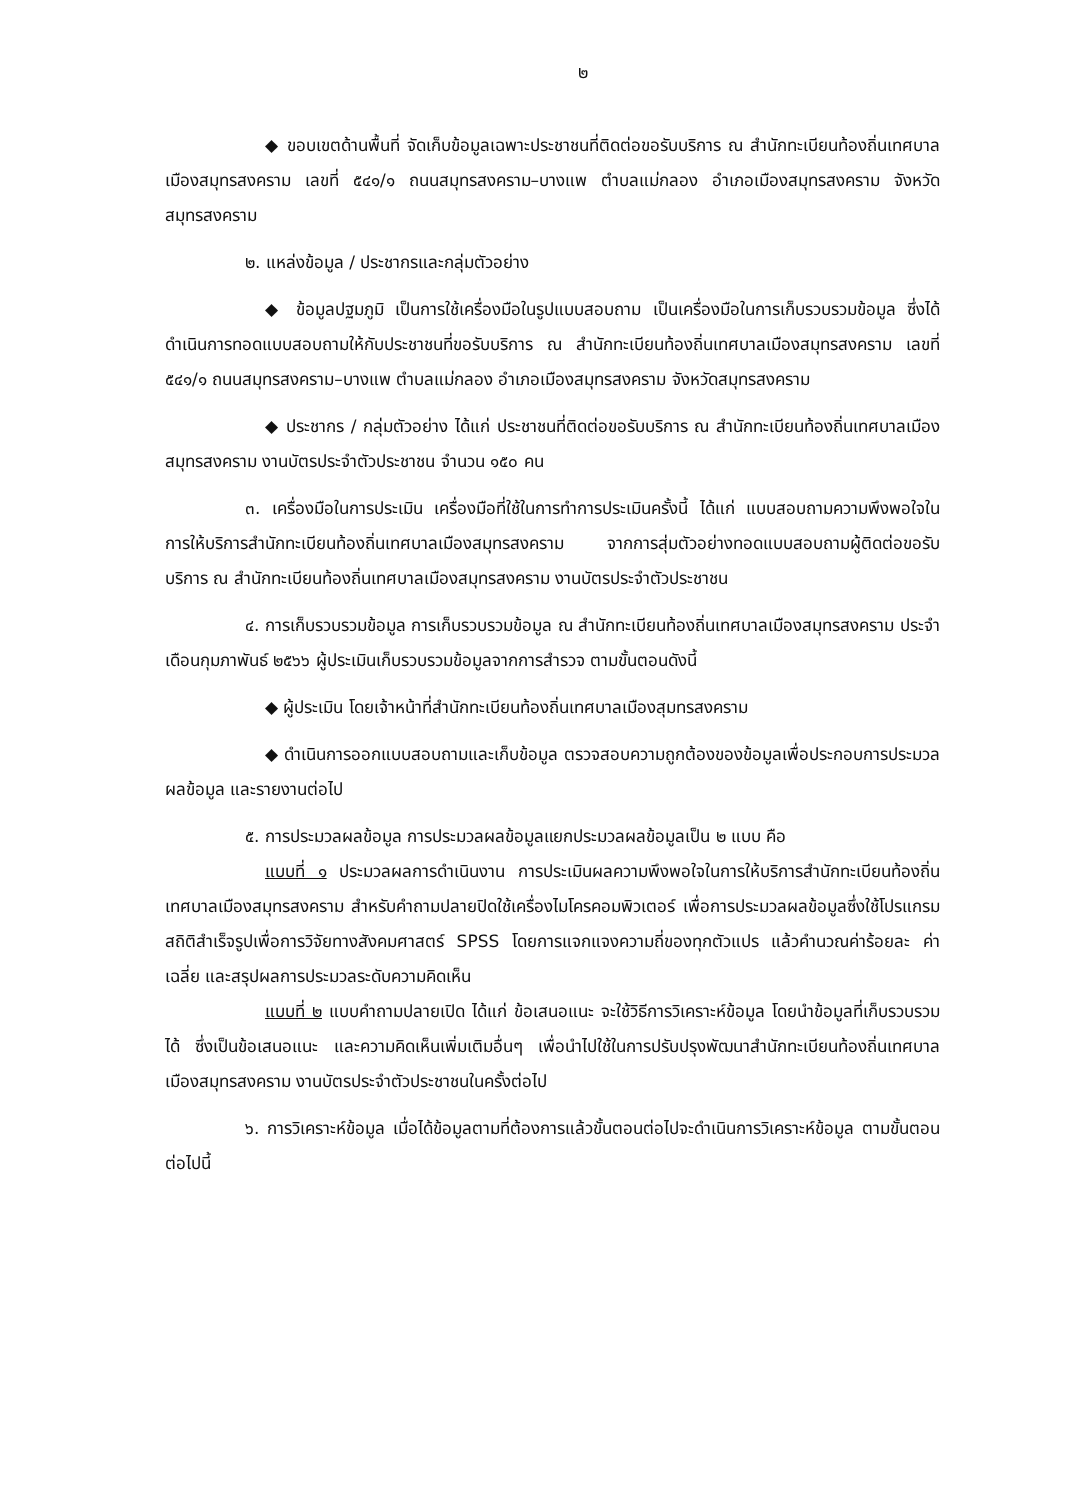๒
◆ ขอบเขตด้านพื้นที่ จัดเก็บข้อมูลเฉพาะประชาชนที่ติดต่อขอรับบริการ ณ สำนักทะเบียนท้องถิ่นเทศบาลเมืองสมุทรสงคราม เลขที่ ๕๔๑/๑ ถนนสมุทรสงคราม–บางแพ ตำบลแม่กลอง อำเภอเมืองสมุทรสงคราม จังหวัดสมุทรสงคราม
๒. แหล่งข้อมูล / ประชากรและกลุ่มตัวอย่าง
◆ ข้อมูลปฐมภูมิ เป็นการใช้เครื่องมือในรูปแบบสอบถาม เป็นเครื่องมือในการเก็บรวบรวมข้อมูล ซึ่งได้ดำเนินการทอดแบบสอบถามให้กับประชาชนที่ขอรับบริการ ณ สำนักทะเบียนท้องถิ่นเทศบาลเมืองสมุทรสงคราม เลขที่ ๕๔๑/๑ ถนนสมุทรสงคราม–บางแพ ตำบลแม่กลอง อำเภอเมืองสมุทรสงคราม จังหวัดสมุทรสงคราม
◆ ประชากร / กลุ่มตัวอย่าง ได้แก่ ประชาชนที่ติดต่อขอรับบริการ ณ สำนักทะเบียนท้องถิ่นเทศบาลเมืองสมุทรสงคราม งานบัตรประจำตัวประชาชน จำนวน ๑๕๐ คน
๓. เครื่องมือในการประเมิน เครื่องมือที่ใช้ในการทำการประเมินครั้งนี้ ได้แก่ แบบสอบถามความพึงพอใจในการให้บริการสำนักทะเบียนท้องถิ่นเทศบาลเมืองสมุทรสงคราม จากการสุ่มตัวอย่างทอดแบบสอบถามผู้ติดต่อขอรับบริการ ณ สำนักทะเบียนท้องถิ่นเทศบาลเมืองสมุทรสงคราม งานบัตรประจำตัวประชาชน
๔. การเก็บรวบรวมข้อมูล การเก็บรวบรวมข้อมูล ณ สำนักทะเบียนท้องถิ่นเทศบาลเมืองสมุทรสงคราม ประจำเดือนกุมภาพันธ์ ๒๕๖๖ ผู้ประเมินเก็บรวบรวมข้อมูลจากการสำรวจ ตามขั้นตอนดังนี้
◆ ผู้ประเมิน โดยเจ้าหน้าที่สำนักทะเบียนท้องถิ่นเทศบาลเมืองสุมทรสงคราม
◆ ดำเนินการออกแบบสอบถามและเก็บข้อมูล ตรวจสอบความถูกต้องของข้อมูลเพื่อประกอบการประมวลผลข้อมูล และรายงานต่อไป
๕. การประมวลผลข้อมูล การประมวลผลข้อมูลแยกประมวลผลข้อมูลเป็น ๒ แบบ คือ
แบบที่ ๑ ประมวลผลการดำเนินงาน การประเมินผลความพึงพอใจในการให้บริการสำนักทะเบียนท้องถิ่นเทศบาลเมืองสมุทรสงคราม สำหรับคำถามปลายปิดใช้เครื่องไมโครคอมพิวเตอร์ เพื่อการประมวลผลข้อมูลซึ่งใช้โปรแกรมสถิติสำเร็จรูปเพื่อการวิจัยทางสังคมศาสตร์ SPSS โดยการแจกแจงความถี่ของทุกตัวแปร แล้วคำนวณค่าร้อยละ ค่าเฉลี่ย และสรุปผลการประมวลระดับความคิดเห็น
แบบที่ ๒ แบบคำถามปลายเปิด ได้แก่ ข้อเสนอแนะ จะใช้วิธีการวิเคราะห์ข้อมูล โดยนำข้อมูลที่เก็บรวบรวมได้ ซึ่งเป็นข้อเสนอแนะ และความคิดเห็นเพิ่มเติมอื่นๆ เพื่อนำไปใช้ในการปรับปรุงพัฒนาสำนักทะเบียนท้องถิ่นเทศบาลเมืองสมุทรสงคราม งานบัตรประจำตัวประชาชนในครั้งต่อไป
๖. การวิเคราะห์ข้อมูล เมื่อได้ข้อมูลตามที่ต้องการแล้วขั้นตอนต่อไปจะดำเนินการวิเคราะห์ข้อมูล ตามขั้นตอนต่อไปนี้